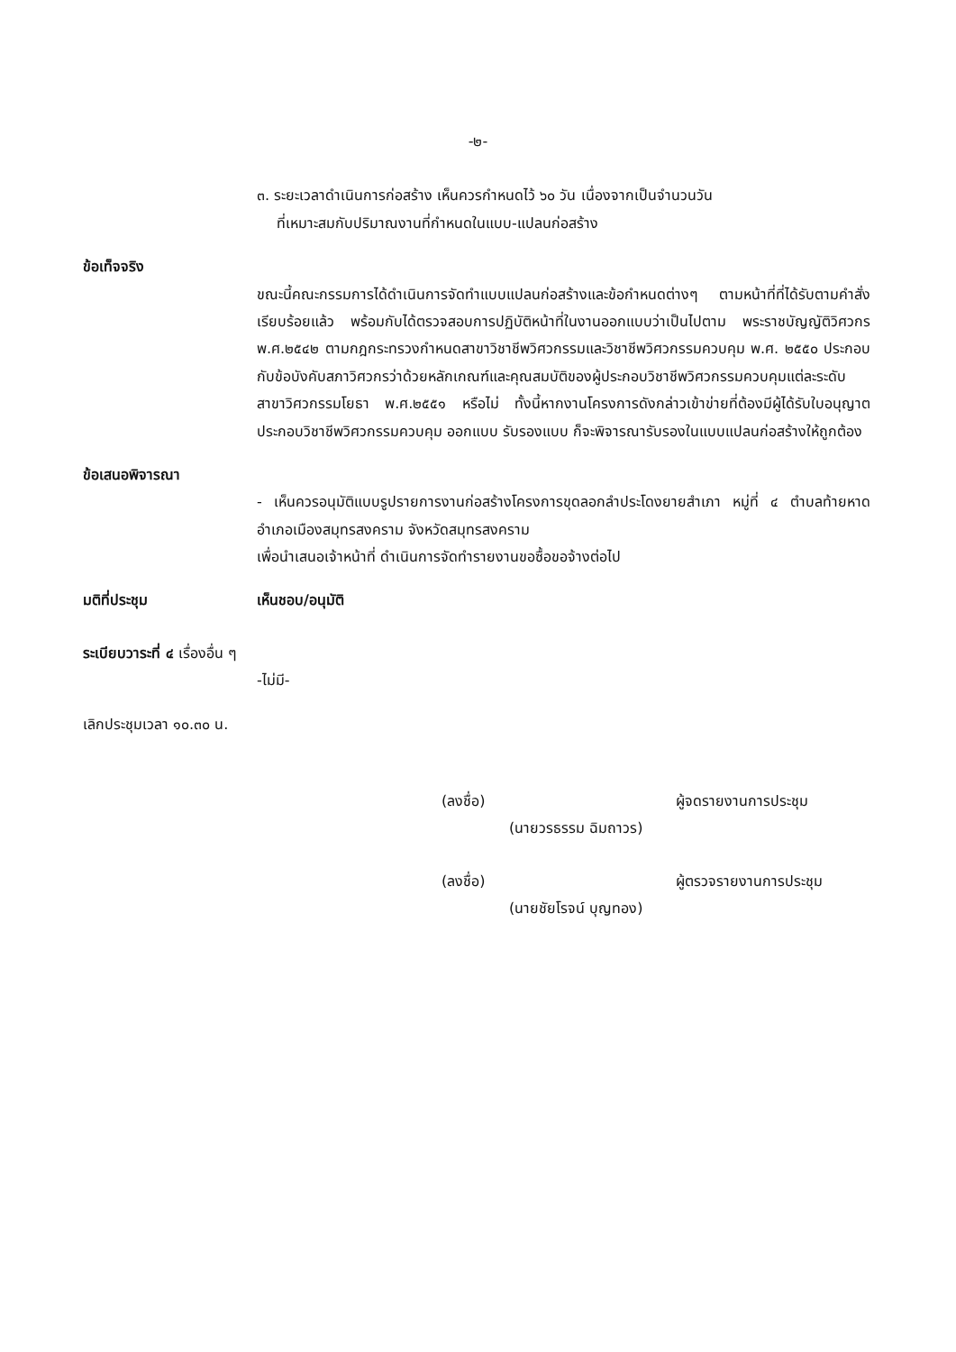-๒-
๓. ระยะเวลาดำเนินการก่อสร้าง เห็นควรกำหนดไว้ ๖๐ วัน เนื่องจากเป็นจำนวนวัน
ที่เหมาะสมกับปริมาณงานที่กำหนดในแบบ-แปลนก่อสร้าง
ข้อเท็จจริง
ขณะนี้คณะกรรมการได้ดำเนินการจัดทำแบบแปลนก่อสร้างและข้อกำหนดต่างๆ ตามหน้าที่ที่ได้รับตามคำสั่งเรียบร้อยแล้ว พร้อมกับได้ตรวจสอบการปฏิบัติหน้าที่ในงานออกแบบว่าเป็นไปตาม พระราชบัญญัติวิศวกร พ.ศ.๒๕๔๒ ตามกฎกระทรวงกำหนดสาขาวิชาชีพวิศวกรรมและวิชาชีพวิศวกรรมควบคุม พ.ศ. ๒๕๕๐ ประกอบกับข้อบังคับสภาวิศวกรว่าด้วยหลักเกณฑ์และคุณสมบัติของผู้ประกอบวิชาชีพวิศวกรรมควบคุมแต่ละระดับสาขาวิศวกรรมโยธา พ.ศ.๒๕๕๑ หรือไม่ ทั้งนี้หากงานโครงการดังกล่าวเข้าข่ายที่ต้องมีผู้ได้รับใบอนุญาตประกอบวิชาชีพวิศวกรรมควบคุม ออกแบบ รับรองแบบ ก็จะพิจารณารับรองในแบบแปลนก่อสร้างให้ถูกต้อง
ข้อเสนอพิจารณา
- เห็นควรอนุมัติแบบรูปรายการงานก่อสร้างโครงการขุดลอกลำประโดงยายสำเภา หมู่ที่ ๔ ตำบลท้ายหาด อำเภอเมืองสมุทรสงคราม จังหวัดสมุทรสงคราม
เพื่อนำเสนอเจ้าหน้าที่ ดำเนินการจัดทำรายงานขอซื้อขอจ้างต่อไป
มติที่ประชุม เห็นชอบ/อนุมัติ
ระเบียบวาระที่ ๔ เรื่องอื่น ๆ
-ไม่มี-
เลิกประชุมเวลา ๑๐.๓๐ น.
(ลงชื่อ) ผู้จดรายงานการประชุม
(นายวรธรรม ฉิมถาวร)
(ลงชื่อ) ผู้ตรวจรายงานการประชุม
(นายชัยโรจน์ บุญทอง)